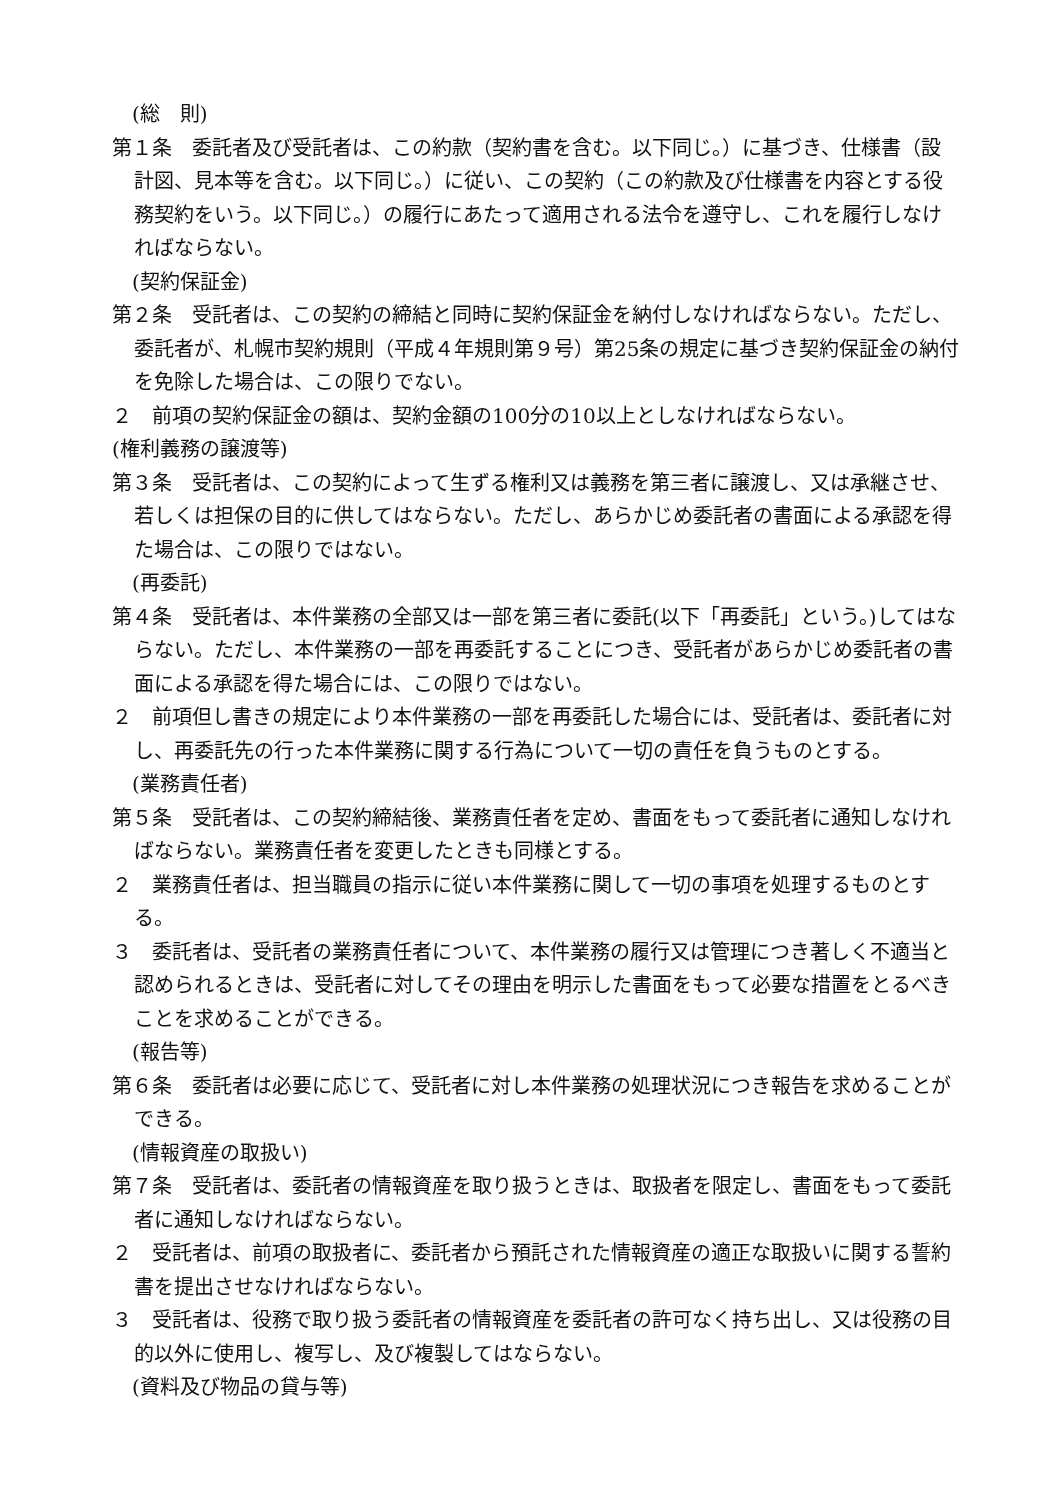(総　則)
第１条　委託者及び受託者は、この約款（契約書を含む。以下同じ。）に基づき、仕様書（設計図、見本等を含む。以下同じ。）に従い、この契約（この約款及び仕様書を内容とする役務契約をいう。以下同じ。）の履行にあたって適用される法令を遵守し、これを履行しなければならない。
(契約保証金)
第２条　受託者は、この契約の締結と同時に契約保証金を納付しなければならない。ただし、委託者が、札幌市契約規則（平成４年規則第９号）第25条の規定に基づき契約保証金の納付を免除した場合は、この限りでない。
２　前項の契約保証金の額は、契約金額の100分の10以上としなければならない。
(権利義務の譲渡等)
第３条　受託者は、この契約によって生ずる権利又は義務を第三者に譲渡し、又は承継させ、若しくは担保の目的に供してはならない。ただし、あらかじめ委託者の書面による承認を得た場合は、この限りではない。
(再委託)
第４条　受託者は、本件業務の全部又は一部を第三者に委託(以下「再委託」という。)してはならない。ただし、本件業務の一部を再委託することにつき、受託者があらかじめ委託者の書面による承認を得た場合には、この限りではない。
２　前項但し書きの規定により本件業務の一部を再委託した場合には、受託者は、委託者に対し、再委託先の行った本件業務に関する行為について一切の責任を負うものとする。
(業務責任者)
第５条　受託者は、この契約締結後、業務責任者を定め、書面をもって委託者に通知しなければならない。業務責任者を変更したときも同様とする。
２　業務責任者は、担当職員の指示に従い本件業務に関して一切の事項を処理するものとする。
３　委託者は、受託者の業務責任者について、本件業務の履行又は管理につき著しく不適当と認められるときは、受託者に対してその理由を明示した書面をもって必要な措置をとるべきことを求めることができる。
(報告等)
第６条　委託者は必要に応じて、受託者に対し本件業務の処理状況につき報告を求めることができる。
(情報資産の取扱い)
第７条　受託者は、委託者の情報資産を取り扱うときは、取扱者を限定し、書面をもって委託者に通知しなければならない。
２　受託者は、前項の取扱者に、委託者から預託された情報資産の適正な取扱いに関する誓約書を提出させなければならない。
３　受託者は、役務で取り扱う委託者の情報資産を委託者の許可なく持ち出し、又は役務の目的以外に使用し、複写し、及び複製してはならない。
(資料及び物品の貸与等)